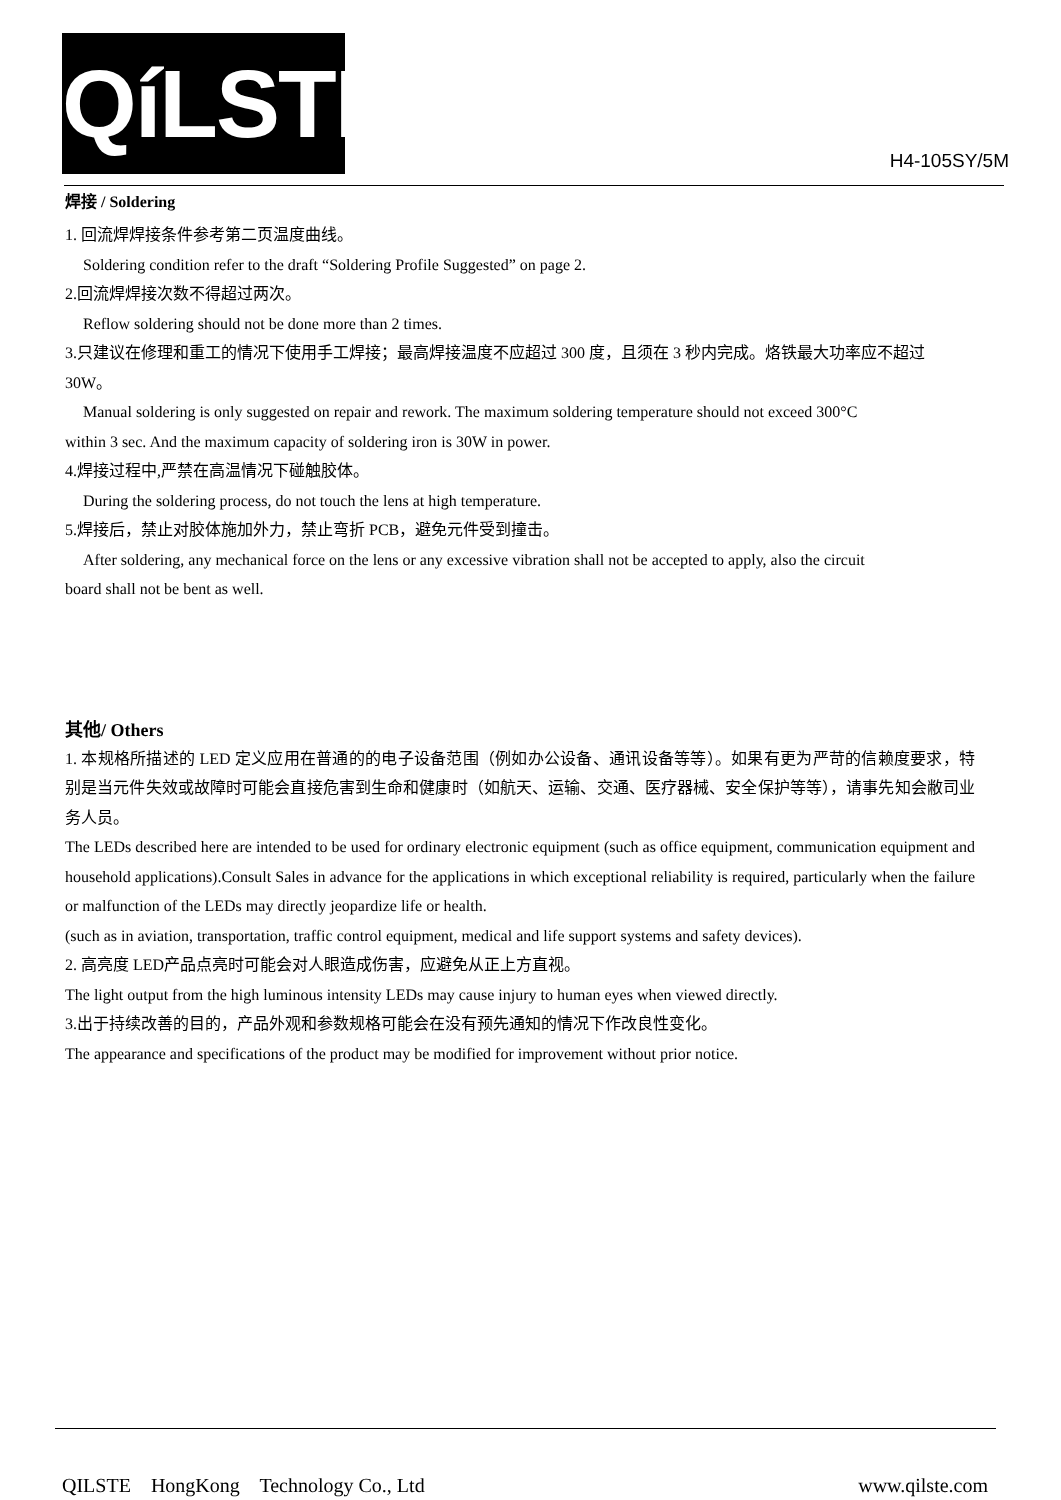QíLSTE
H4-105SY/5M
焊接 / Soldering
1. 回流焊焊接条件参考第二页温度曲线。
Soldering condition refer to the draft “Soldering Profile Suggested” on page 2.
2.回流焊焊接次数不得超过两次。
Reflow soldering should not be done more than 2 times.
3.只建议在修理和重工的情况下使用手工焊接；最高焊接温度不应超过 300 度，且须在 3 秒内完成。烙铁最大功率应不超过 30W。
Manual soldering is only suggested on repair and rework. The maximum soldering temperature should not exceed 300°C
within 3 sec. And the maximum capacity of soldering iron is 30W in power.
4.焊接过程中,严禁在高温情况下碰触胶体。
During the soldering process, do not touch the lens at high temperature.
5.焊接后，禁止对胶体施加外力，禁止弯折 PCB，避免元件受到撞击。
After soldering, any mechanical force on the lens or any excessive vibration shall not be accepted to apply, also the circuit
board shall not be bent as well.
其他/ Others
1. 本规格所描述的 LED 定义应用在普通的的电子设备范围（例如办公设备、通讯设备等等）。如果有更为严苛的信赖度要求，特别是当元件失效或故障时可能会直接危害到生命和健康时（如航天、运输、交通、医疗器械、安全保护等等），请事先知会敝司业务人员。
The LEDs described here are intended to be used for ordinary electronic equipment (such as office equipment, communication equipment and household applications).Consult Sales in advance for the applications in which exceptional reliability is required, particularly when the failure or malfunction of the LEDs may directly jeopardize life or health.
(such as in aviation, transportation, traffic control equipment, medical and life support systems and safety devices).
2. 高亮度 LED产品点亮时可能会对人眼造成伤害，应避免从正上方直视。
The light output from the high luminous intensity LEDs may cause injury to human eyes when viewed directly.
3.出于持续改善的目的，产品外观和参数规格可能会在没有预先通知的情况下作改良性变化。
The appearance and specifications of the product may be modified for improvement without prior notice.
QILSTE HongKong Technology Co., Ltd www.qilste.com